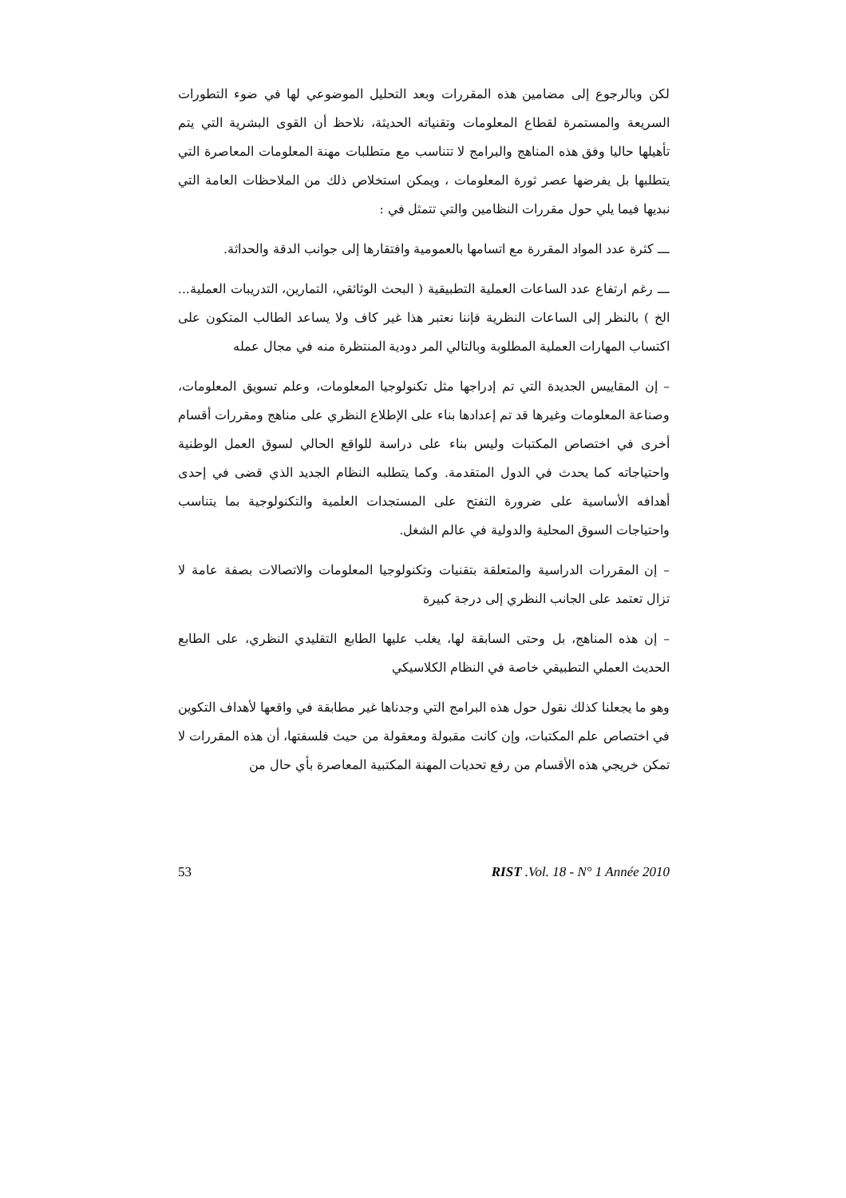لكن وبالرجوع إلى مضامين هذه المقررات وبعد التحليل الموضوعي لها في ضوء التطورات السريعة والمستمرة لقطاع المعلومات وتقنياته الحديثة، نلاحظ أن القوى البشرية التي يتم تأهيلها حاليا وفق هذه المناهج والبرامج لا تتناسب مع متطلبات مهنة المعلومات المعاصرة التي يتطلبها بل يفرضها عصر ثورة المعلومات ، ويمكن استخلاص ذلك من الملاحظات العامة التي نبديها فيما يلي حول مقررات النظامين والتي تتمثل في :
ـــ كثرة عدد المواد المقررة مع اتسامها بالعمومية وافتقارها إلى جوانب الدقة والحداثة.
ـــ رغم ارتفاع عدد الساعات العملية التطبيقية ( البحث الوثائقي، التمارين، التدريبات العملية... الخ ) بالنظر إلى الساعات النظرية فإننا نعتبر هذا غير كاف ولا يساعد الطالب المتكون على اكتساب المهارات العملية المطلوبة وبالتالي المر دودية المنتظرة منه في مجال عمله
– إن المقاييس الجديدة التي تم إدراجها مثل تكنولوجيا المعلومات، وعلم تسويق المعلومات، وصناعة المعلومات وغيرها قد تم إعدادها بناء على الإطلاع النظري على مناهج ومقررات أقسام أخرى في اختصاص المكتبات وليس بناء على دراسة للواقع الحالي لسوق العمل الوطنية واحتياجاته كما يحدث في الدول المتقدمة. وكما يتطلبه النظام الجديد الذي قضى في إحدى أهدافه الأساسية على ضرورة التفتح على المستجدات العلمية والتكنولوجية بما يتناسب واحتياجات السوق المحلية والدولية في عالم الشغل.
– إن المقررات الدراسية والمتعلقة بتقنيات وتكنولوجيا المعلومات والاتصالات بصفة عامة لا تزال تعتمد على الجانب النظري إلى درجة كبيرة
– إن هذه المناهج، بل وحتى السابقة لها، يغلب عليها الطابع التقليدي النظري، على الطابع الحديث العملي التطبيقي خاصة في النظام الكلاسيكي
وهو ما يجعلنا كذلك نقول حول هذه البرامج التي وجدناها غير مطابقة في واقعها لأهداف التكوين في اختصاص علم المكتبات، وإن كانت مقبولة ومعقولة من حيث فلسفتها، أن هذه المقررات لا تمكن خريجي هذه الأقسام من رفع تحديات المهنة المكتبية المعاصرة بأي حال من
53 RIST .Vol. 18 - N° 1 Année 2010